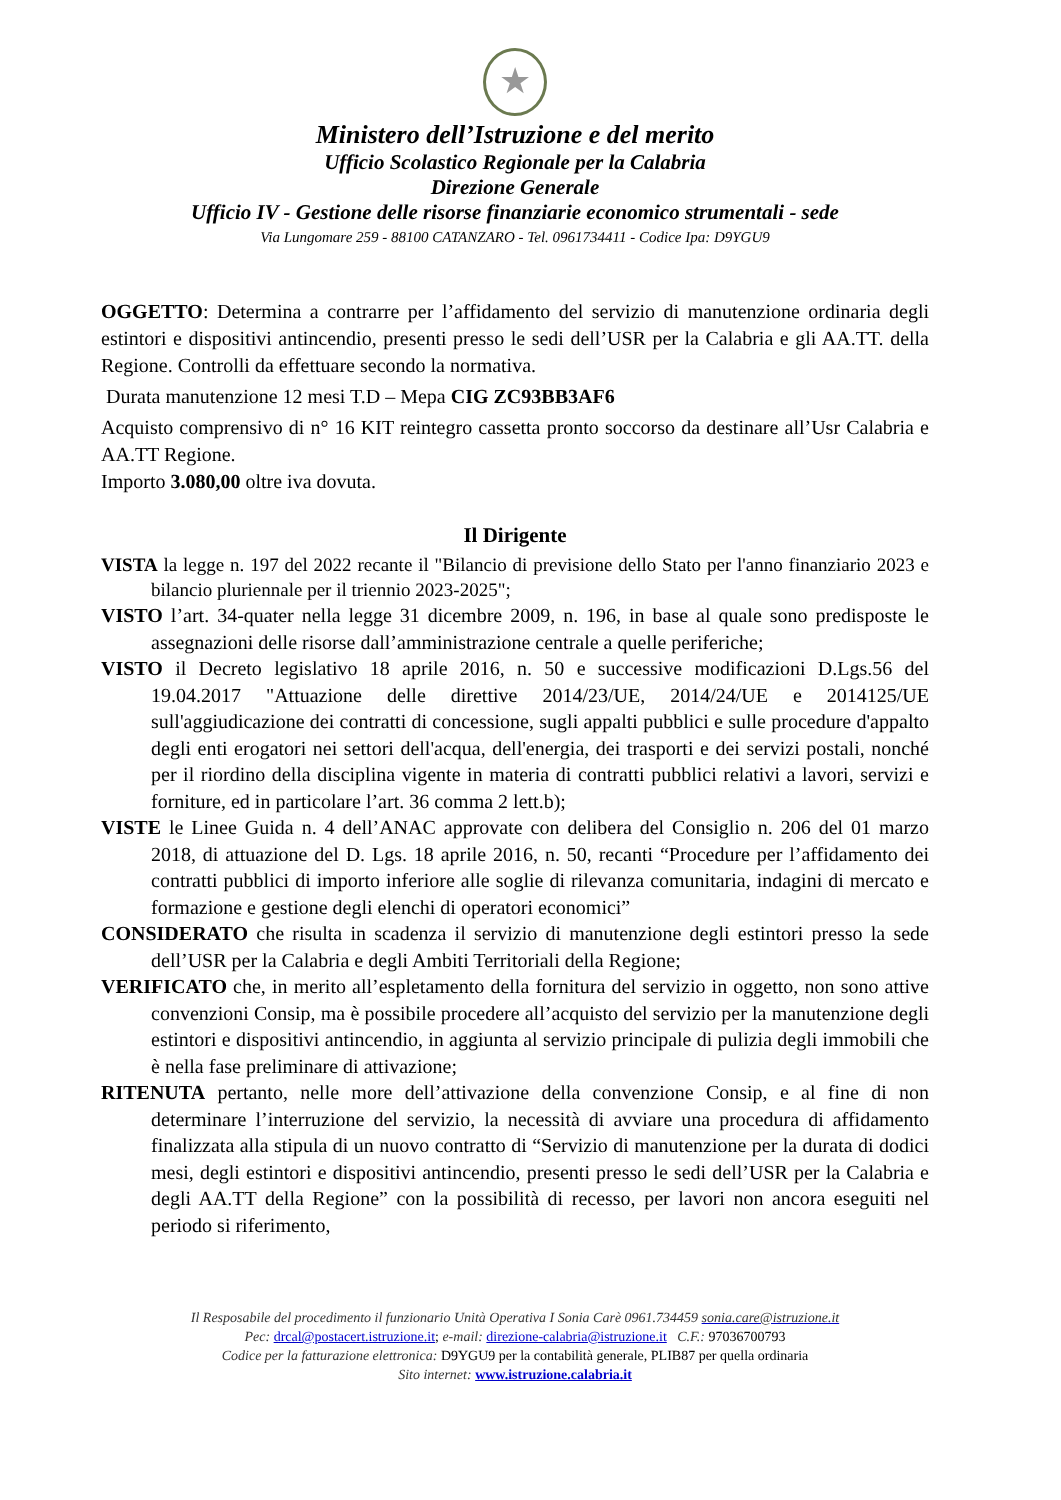★
Ministero dell’Istruzione e del merito
Ufficio Scolastico Regionale per la Calabria
Direzione Generale
Ufficio IV - Gestione delle risorse finanziarie economico strumentali - sede
Via Lungomare 259 - 88100 CATANZARO - Tel. 0961734411 - Codice Ipa: D9YGU9
OGGETTO: Determina a contrarre per l’affidamento del servizio di manutenzione ordinaria degli estintori e dispositivi antincendio, presenti presso le sedi dell’USR per la Calabria e gli AA.TT. della Regione. Controlli da effettuare secondo la normativa.
Durata manutenzione 12 mesi T.D – Mepa CIG ZC93BB3AF6
Acquisto comprensivo di n° 16 KIT reintegro cassetta pronto soccorso da destinare all’Usr Calabria e AA.TT Regione.
Importo 3.080,00 oltre iva dovuta.
Il Dirigente
VISTA la legge n. 197 del 2022 recante il "Bilancio di previsione dello Stato per l'anno finanziario 2023 e bilancio pluriennale per il triennio 2023-2025";
VISTO l’art. 34-quater nella legge 31 dicembre 2009, n. 196, in base al quale sono predisposte le assegnazioni delle risorse dall’amministrazione centrale a quelle periferiche;
VISTO il Decreto legislativo 18 aprile 2016, n. 50 e successive modificazioni D.Lgs.56 del 19.04.2017 "Attuazione delle direttive 2014/23/UE, 2014/24/UE e 2014125/UE sull'aggiudicazione dei contratti di concessione, sugli appalti pubblici e sulle procedure d'appalto degli enti erogatori nei settori dell'acqua, dell'energia, dei trasporti e dei servizi postali, nonché per il riordino della disciplina vigente in materia di contratti pubblici relativi a lavori, servizi e forniture, ed in particolare l’art. 36 comma 2 lett.b);
VISTE le Linee Guida n. 4 dell’ANAC approvate con delibera del Consiglio n. 206 del 01 marzo 2018, di attuazione del D. Lgs. 18 aprile 2016, n. 50, recanti “Procedure per l’affidamento dei contratti pubblici di importo inferiore alle soglie di rilevanza comunitaria, indagini di mercato e formazione e gestione degli elenchi di operatori economici”
CONSIDERATO che risulta in scadenza il servizio di manutenzione degli estintori presso la sede dell’USR per la Calabria e degli Ambiti Territoriali della Regione;
VERIFICATO che, in merito all’espletamento della fornitura del servizio in oggetto, non sono attive convenzioni Consip, ma è possibile procedere all’acquisto del servizio per la manutenzione degli estintori e dispositivi antincendio, in aggiunta al servizio principale di pulizia degli immobili che è nella fase preliminare di attivazione;
RITENUTA pertanto, nelle more dell’attivazione della convenzione Consip, e al fine di non determinare l’interruzione del servizio, la necessità di avviare una procedura di affidamento finalizzata alla stipula di un nuovo contratto di “Servizio di manutenzione per la durata di dodici mesi, degli estintori e dispositivi antincendio, presenti presso le sedi dell’USR per la Calabria e degli AA.TT della Regione” con la possibilità di recesso, per lavori non ancora eseguiti nel periodo si riferimento,
Il Resposabile del procedimento il funzionario Unità Operativa I Sonia Carè 0961.734459 sonia.care@istruzione.it
Pec: drcal@postacert.istruzione.it; e-mail: direzione-calabria@istruzione.it C.F.: 97036700793
Codice per la fatturazione elettronica: D9YGU9 per la contabilità generale, PLIB87 per quella ordinaria
Sito internet: www.istruzione.calabria.it